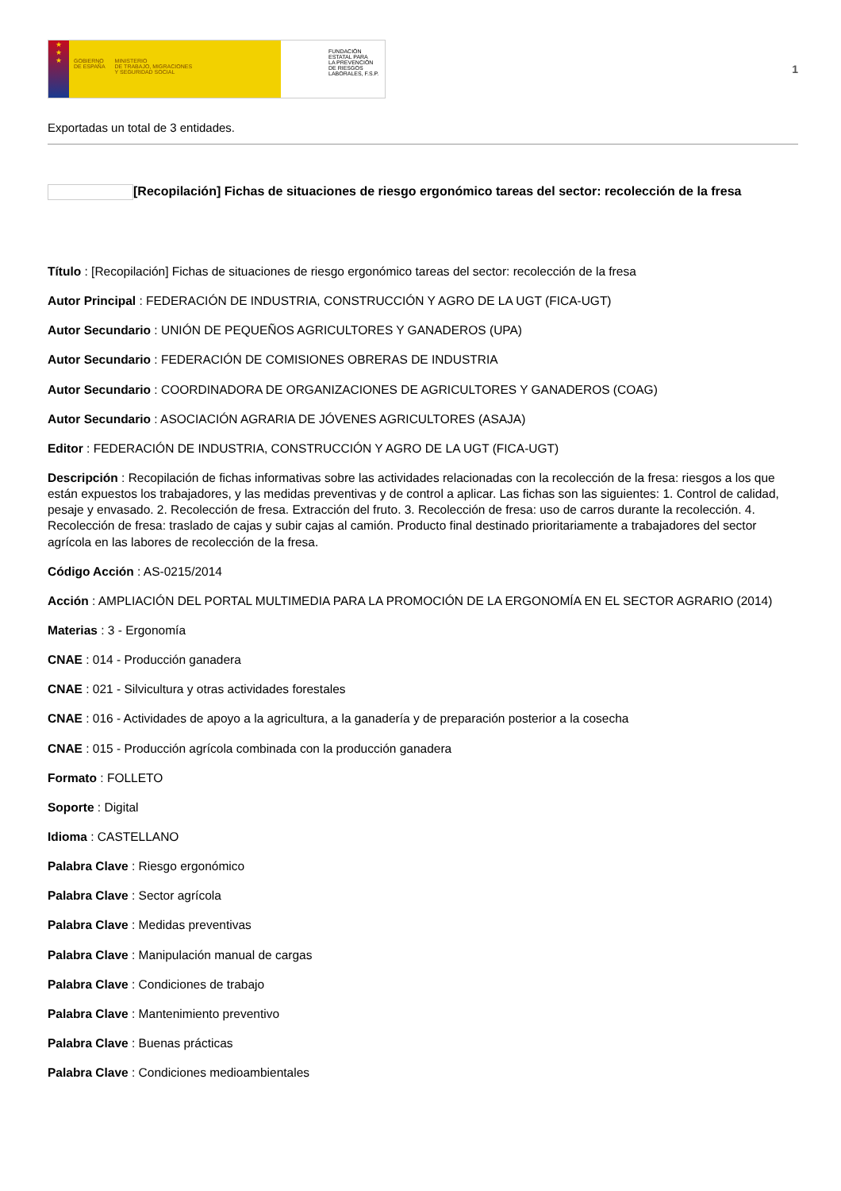★
★
★
GOBIERNO
DE ESPAÑA MINISTERIO
DE TRABAJO, MIGRACIONES
Y SEGURIDAD SOCIAL
FUNDACIÓN
ESTATAL PARA
LA PREVENCIÓN
DE RIESGOS
LABORALES, F.S.P.
1
Exportadas un total de 3 entidades.
[Recopilación] Fichas de situaciones de riesgo ergonómico tareas del sector: recolección de la fresa
Título : [Recopilación] Fichas de situaciones de riesgo ergonómico tareas del sector: recolección de la fresa
Autor Principal : FEDERACIÓN DE INDUSTRIA, CONSTRUCCIÓN Y AGRO DE LA UGT (FICA-UGT)
Autor Secundario : UNIÓN DE PEQUEÑOS AGRICULTORES Y GANADEROS (UPA)
Autor Secundario : FEDERACIÓN DE COMISIONES OBRERAS DE INDUSTRIA
Autor Secundario : COORDINADORA DE ORGANIZACIONES DE AGRICULTORES Y GANADEROS (COAG)
Autor Secundario : ASOCIACIÓN AGRARIA DE JÓVENES AGRICULTORES (ASAJA)
Editor : FEDERACIÓN DE INDUSTRIA, CONSTRUCCIÓN Y AGRO DE LA UGT (FICA-UGT)
Descripción : Recopilación de fichas informativas sobre las actividades relacionadas con la recolección de la fresa: riesgos a los que están expuestos los trabajadores, y las medidas preventivas y de control a aplicar. Las fichas son las siguientes: 1. Control de calidad, pesaje y envasado. 2. Recolección de fresa. Extracción del fruto. 3. Recolección de fresa: uso de carros durante la recolección. 4. Recolección de fresa: traslado de cajas y subir cajas al camión. Producto final destinado prioritariamente a trabajadores del sector agrícola en las labores de recolección de la fresa.
Código Acción : AS-0215/2014
Acción : AMPLIACIÓN DEL PORTAL MULTIMEDIA PARA LA PROMOCIÓN DE LA ERGONOMÍA EN EL SECTOR AGRARIO (2014)
Materias : 3 - Ergonomía
CNAE : 014 - Producción ganadera
CNAE : 021 - Silvicultura y otras actividades forestales
CNAE : 016 - Actividades de apoyo a la agricultura, a la ganadería y de preparación posterior a la cosecha
CNAE : 015 - Producción agrícola combinada con la producción ganadera
Formato : FOLLETO
Soporte : Digital
Idioma : CASTELLANO
Palabra Clave : Riesgo ergonómico
Palabra Clave : Sector agrícola
Palabra Clave : Medidas preventivas
Palabra Clave : Manipulación manual de cargas
Palabra Clave : Condiciones de trabajo
Palabra Clave : Mantenimiento preventivo
Palabra Clave : Buenas prácticas
Palabra Clave : Condiciones medioambientales